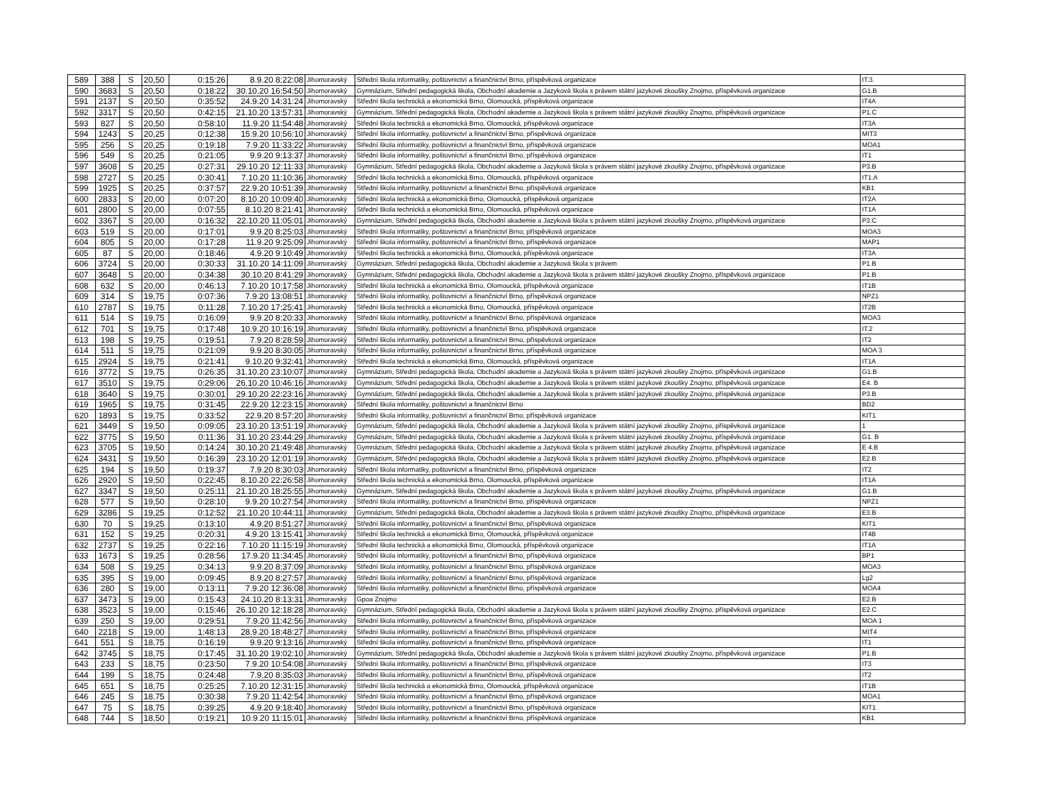| 589 | 388 | S | 20,50 | 0:15:26 | 8.9.20 8:22:08 | Jihomoravský | Střední škola informatiky, poštovnictví a finančnictví Brno, příspěvková organizace | IT.3. |
| 590 | 3683 | S | 20,50 | 0:18:22 | 30.10.20 16:54:50 | Jihomoravský | Gymnázium, Střední pedagogická škola, Obchodní akademie a Jazyková škola s právem státní jazykové zkoušky Znojmo, příspěvková organizace | G1.B |
| 591 | 2137 | S | 20,50 | 0:35:52 | 24.9.20 14:31:24 | Jihomoravský | Střední škola technická a ekonomická Brno, Olomoucká, příspěvková organizace | IT4A |
| 592 | 3317 | S | 20,50 | 0:42:15 | 21.10.20 13:57:31 | Jihomoravský | Gymnázium, Střední pedagogická škola, Obchodní akademie a Jazyková škola s právem státní jazykové zkoušky Znojmo, příspěvková organizace | P1.C |
| 593 | 827 | S | 20,50 | 0:58:10 | 11.9.20 11:54:48 | Jihomoravský | Střední škola technická a ekonomická Brno, Olomoucká, příspěvková organizace | IT3A |
| 594 | 1243 | S | 20,25 | 0:12:38 | 15.9.20 10:56:10 | Jihomoravský | Střední škola informatiky, poštovnictví a finančnictví Brno, příspěvková organizace | MIT3 |
| 595 | 256 | S | 20,25 | 0:19:18 | 7.9.20 11:33:22 | Jihomoravský | Střední škola informatiky, poštovnictví a finančnictví Brno, příspěvková organizace | MOA1 |
| 596 | 549 | S | 20,25 | 0:21:05 | 9.9.20 9:13:37 | Jihomoravský | Střední škola informatiky, poštovnictví a finančnictví Brno, příspěvková organizace | IT1 |
| 597 | 3608 | S | 20,25 | 0:27:31 | 29.10.20 12:11:33 | Jihomoravský | Gymnázium, Střední pedagogická škola, Obchodní akademie a Jazyková škola s právem státní jazykové zkoušky Znojmo, příspěvková organizace | P3.B |
| 598 | 2727 | S | 20,25 | 0:30:41 | 7.10.20 11:10:36 | Jihomoravský | Střední škola technická a ekonomická Brno, Olomoucká, příspěvková organizace | IT1.A |
| 599 | 1925 | S | 20,25 | 0:37:57 | 22.9.20 10:51:39 | Jihomoravský | Střední škola informatiky, poštovnictví a finančnictví Brno, příspěvková organizace | KB1 |
| 600 | 2833 | S | 20,00 | 0:07:20 | 8.10.20 10:09:40 | Jihomoravský | Střední škola technická a ekonomická Brno, Olomoucká, příspěvková organizace | IT2A |
| 601 | 2800 | S | 20,00 | 0:07:55 | 8.10.20 8:21:41 | Jihomoravský | Střední škola technická a ekonomická Brno, Olomoucká, příspěvková organizace | IT1A |
| 602 | 3367 | S | 20,00 | 0:16:32 | 22.10.20 11:05:01 | Jihomoravský | Gymnázium, Střední pedagogická škola, Obchodní akademie a Jazyková škola s právem státní jazykové zkoušky Znojmo, příspěvková organizace | P3.C |
| 603 | 519 | S | 20,00 | 0:17:01 | 9.9.20 8:25:03 | Jihomoravský | Střední škola informatiky, poštovnictví a finančnictví Brno, příspěvková organizace | MOA3 |
| 604 | 805 | S | 20,00 | 0:17:28 | 11.9.20 9:25:09 | Jihomoravský | Střední škola informatiky, poštovnictví a finančnictví Brno, příspěvková organizace | MAP1 |
| 605 | 87 | S | 20,00 | 0:18:46 | 4.9.20 9:10:49 | Jihomoravský | Střední škola technická a ekonomická Brno, Olomoucká, příspěvková organizace | IT3A |
| 606 | 3724 | S | 20,00 | 0:30:33 | 31.10.20 14:11:09 | Jihomoravský | Gymnázium, Střední pedagogická škola, Obchodní akademie a Jazyková škola s právem | P1.B |
| 607 | 3648 | S | 20,00 | 0:34:38 | 30.10.20 8:41:29 | Jihomoravský | Gymnázium, Střední pedagogická škola, Obchodní akademie a Jazyková škola s právem státní jazykové zkoušky Znojmo, příspěvková organizace | P1.B |
| 608 | 632 | S | 20,00 | 0:46:13 | 7.10.20 10:17:58 | Jihomoravský | Střední škola technická a ekonomická Brno, Olomoucká, příspěvková organizace | IT1B |
| 609 | 314 | S | 19,75 | 0:07:36 | 7.9.20 13:08:51 | Jihomoravský | Střední škola informatiky, poštovnictví a finančnictví Brno, příspěvková organizace | NPZ1 |
| 610 | 2787 | S | 19,75 | 0:11:28 | 7.10.20 17:25:41 | Jihomoravský | Střední škola technická a ekonomická Brno, Olomoucká, příspěvková organizace | IT2B |
| 611 | 514 | S | 19,75 | 0:16:09 | 9.9.20 8:20:33 | Jihomoravský | Střední škola informatiky, poštovnictví a finančnictví Brno, příspěvková organizace | MOA3 |
| 612 | 701 | S | 19,75 | 0:17:48 | 10.9.20 10:16:19 | Jihomoravský | Střední škola informatiky, poštovnictví a finančnictví Brno, příspěvková organizace | IT.2 |
| 613 | 198 | S | 19,75 | 0:19:51 | 7.9.20 8:28:59 | Jihomoravský | Střední škola informatiky, poštovnictví a finančnictví Brno, příspěvková organizace | IT2 |
| 614 | 511 | S | 19,75 | 0:21:09 | 9.9.20 8:30:05 | Jihomoravský | Střední škola informatiky, poštovnictví a finančnictví Brno, příspěvková organizace | MOA 3 |
| 615 | 2924 | S | 19,75 | 0:21:41 | 9.10.20 9:32:41 | Jihomoravský | Střední škola technická a ekonomická Brno, Olomoucká, příspěvková organizace | IT1A |
| 616 | 3772 | S | 19,75 | 0:26:35 | 31.10.20 23:10:07 | Jihomoravský | Gymnázium, Střední pedagogická škola, Obchodní akademie a Jazyková škola s právem státní jazykové zkoušky Znojmo, příspěvková organizace | G1.B |
| 617 | 3510 | S | 19,75 | 0:29:06 | 26.10.20 10:46:16 | Jihomoravský | Gymnázium, Střední pedagogická škola, Obchodní akademie a Jazyková škola s právem státní jazykové zkoušky Znojmo, příspěvková organizace | E4. B |
| 618 | 3640 | S | 19,75 | 0:30:01 | 29.10.20 22:23:16 | Jihomoravský | Gymnázium, Střední pedagogická škola, Obchodní akademie a Jazyková škola s právem státní jazykové zkoušky Znojmo, příspěvková organizace | P3.B |
| 619 | 1965 | S | 19,75 | 0:31:45 | 22.9.20 12:23:15 | Jihomoravský | Střední škola informatiky, poštovnictví a finančnictví Brno | BD2 |
| 620 | 1893 | S | 19,75 | 0:33:52 | 22.9.20 8:57:20 | Jihomoravský | Střední škola informatiky, poštovnictví a finančnictví Brno, příspěvková organizace | KIT1 |
| 621 | 3449 | S | 19,50 | 0:09:05 | 23.10.20 13:51:19 | Jihomoravský | Gymnázium, Střední pedagogická škola, Obchodní akademie a Jazyková škola s právem státní jazykové zkoušky Znojmo, příspěvková organizace | 1 |
| 622 | 3775 | S | 19,50 | 0:11:36 | 31.10.20 23:44:29 | Jihomoravský | Gymnázium, Střední pedagogická škola, Obchodní akademie a Jazyková škola s právem státní jazykové zkoušky Znojmo, příspěvková organizace | G1. B |
| 623 | 3705 | S | 19,50 | 0:14:24 | 30.10.20 21:49:48 | Jihomoravský | Gymnázium, Střední pedagogická škola, Obchodní akademie a Jazyková škola s právem státní jazykové zkoušky Znojmo, příspěvková organizace | E 4.B |
| 624 | 3431 | S | 19,50 | 0:16:39 | 23.10.20 12:01:19 | Jihomoravský | Gymnázium, Střední pedagogická škola, Obchodní akademie a Jazyková škola s právem státní jazykové zkoušky Znojmo, příspěvková organizace | E2.B |
| 625 | 194 | S | 19,50 | 0:19:37 | 7.9.20 8:30:03 | Jihomoravský | Střední škola informatiky, poštovnictví a finančnictví Brno, příspěvková organizace | IT2 |
| 626 | 2920 | S | 19,50 | 0:22:45 | 8.10.20 22:26:58 | Jihomoravský | Střední škola technická a ekonomická Brno, Olomoucká, příspěvková organizace | IT1A |
| 627 | 3347 | S | 19,50 | 0:25:11 | 21.10.20 18:25:55 | Jihomoravský | Gymnázium, Střední pedagogická škola, Obchodní akademie a Jazyková škola s právem státní jazykové zkoušky Znojmo, příspěvková organizace | G1.B |
| 628 | 577 | S | 19,50 | 0:28:10 | 9.9.20 10:27:54 | Jihomoravský | Střední škola informatiky, poštovnictví a finančnictví Brno, příspěvková organizace | NPZ1 |
| 629 | 3286 | S | 19,25 | 0:12:52 | 21.10.20 10:44:11 | Jihomoravský | Gymnázium, Střední pedagogická škola, Obchodní akademie a Jazyková škola s právem státní jazykové zkoušky Znojmo, příspěvková organizace | E3.B |
| 630 | 70 | S | 19,25 | 0:13:10 | 4.9.20 8:51:27 | Jihomoravský | Střední škola informatiky, poštovnictví a finančnictví Brno, příspěvková organizace | KIT1 |
| 631 | 152 | S | 19,25 | 0:20:31 | 4.9.20 13:15:41 | Jihomoravský | Střední škola technická a ekonomická Brno, Olomoucká, příspěvková organizace | IT4B |
| 632 | 2737 | S | 19,25 | 0:22:16 | 7.10.20 11:15:19 | Jihomoravský | Střední škola technická a ekonomická Brno, Olomoucká, příspěvková organizace | IT1A |
| 633 | 1673 | S | 19,25 | 0:28:56 | 17.9.20 11:34:45 | Jihomoravský | Střední škola informatiky, poštovnictví a finančnictví Brno, příspěvková organizace | BP1 |
| 634 | 508 | S | 19,25 | 0:34:13 | 9.9.20 8:37:09 | Jihomoravský | Střední škola informatiky, poštovnictví a finančnictví Brno, příspěvková organizace | MOA3 |
| 635 | 395 | S | 19,00 | 0:09:45 | 8.9.20 8:27:57 | Jihomoravský | Střední škola informatiky, poštovnictví a finančnictví Brno, příspěvková organizace | Lg2 |
| 636 | 280 | S | 19,00 | 0:13:11 | 7.9.20 12:36:08 | Jihomoravský | Střední škola informatiky, poštovnictví a finančnictví Brno, příspěvková organizace | MOA4 |
| 637 | 3473 | S | 19,00 | 0:15:43 | 24.10.20 8:13:31 | Jihomoravský | Gpoa Znojmo | E2.B |
| 638 | 3523 | S | 19,00 | 0:15:46 | 26.10.20 12:18:28 | Jihomoravský | Gymnázium, Střední pedagogická škola, Obchodní akademie a Jazyková škola s právem státní jazykové zkoušky Znojmo, příspěvková organizace | E2.C |
| 639 | 250 | S | 19,00 | 0:29:51 | 7.9.20 11:42:56 | Jihomoravský | Střední škola informatiky, poštovnictví a finančnictví Brno, příspěvková organizace | MOA 1 |
| 640 | 2218 | S | 19,00 | 1:48:13 | 28.9.20 18:48:27 | Jihomoravský | Střední škola informatiky, poštovnictví a finančnictví Brno, příspěvková organizace | MIT4 |
| 641 | 551 | S | 18,75 | 0:16:19 | 9.9.20 9:13:16 | Jihomoravský | Střední škola informatiky, poštovnictví a finančnictví Brno, příspěvková organizace | IT1 |
| 642 | 3745 | S | 18,75 | 0:17:45 | 31.10.20 19:02:10 | Jihomoravský | Gymnázium, Střední pedagogická škola, Obchodní akademie a Jazyková škola s právem státní jazykové zkoušky Znojmo, příspěvková organizace | P1.B |
| 643 | 233 | S | 18,75 | 0:23:50 | 7.9.20 10:54:08 | Jihomoravský | Střední škola informatiky, poštovnictví a finančnictví Brno, příspěvková organizace | IT3 |
| 644 | 199 | S | 18,75 | 0:24:48 | 7.9.20 8:35:03 | Jihomoravský | Střední škola informatiky, poštovnictví a finančnictví Brno, příspěvková organizace | IT2 |
| 645 | 651 | S | 18,75 | 0:25:25 | 7.10.20 12:31:15 | Jihomoravský | Střední škola technická a ekonomická Brno, Olomoucká, příspěvková organizace | IT1B |
| 646 | 245 | S | 18,75 | 0:30:38 | 7.9.20 11:42:54 | Jihomoravský | Střední škola informatiky, poštovnictví a finančnictví Brno, příspěvková organizace | MOA1 |
| 647 | 75 | S | 18,75 | 0:39:25 | 4.9.20 9:18:40 | Jihomoravský | Střední škola informatiky, poštovnictví a finančnictví Brno, příspěvková organizace | KIT1 |
| 648 | 744 | S | 18,50 | 0:19:21 | 10.9.20 11:15:01 | Jihomoravský | Střední škola informatiky, poštovnictví a finančnictví Brno, příspěvková organizace | KB1 |